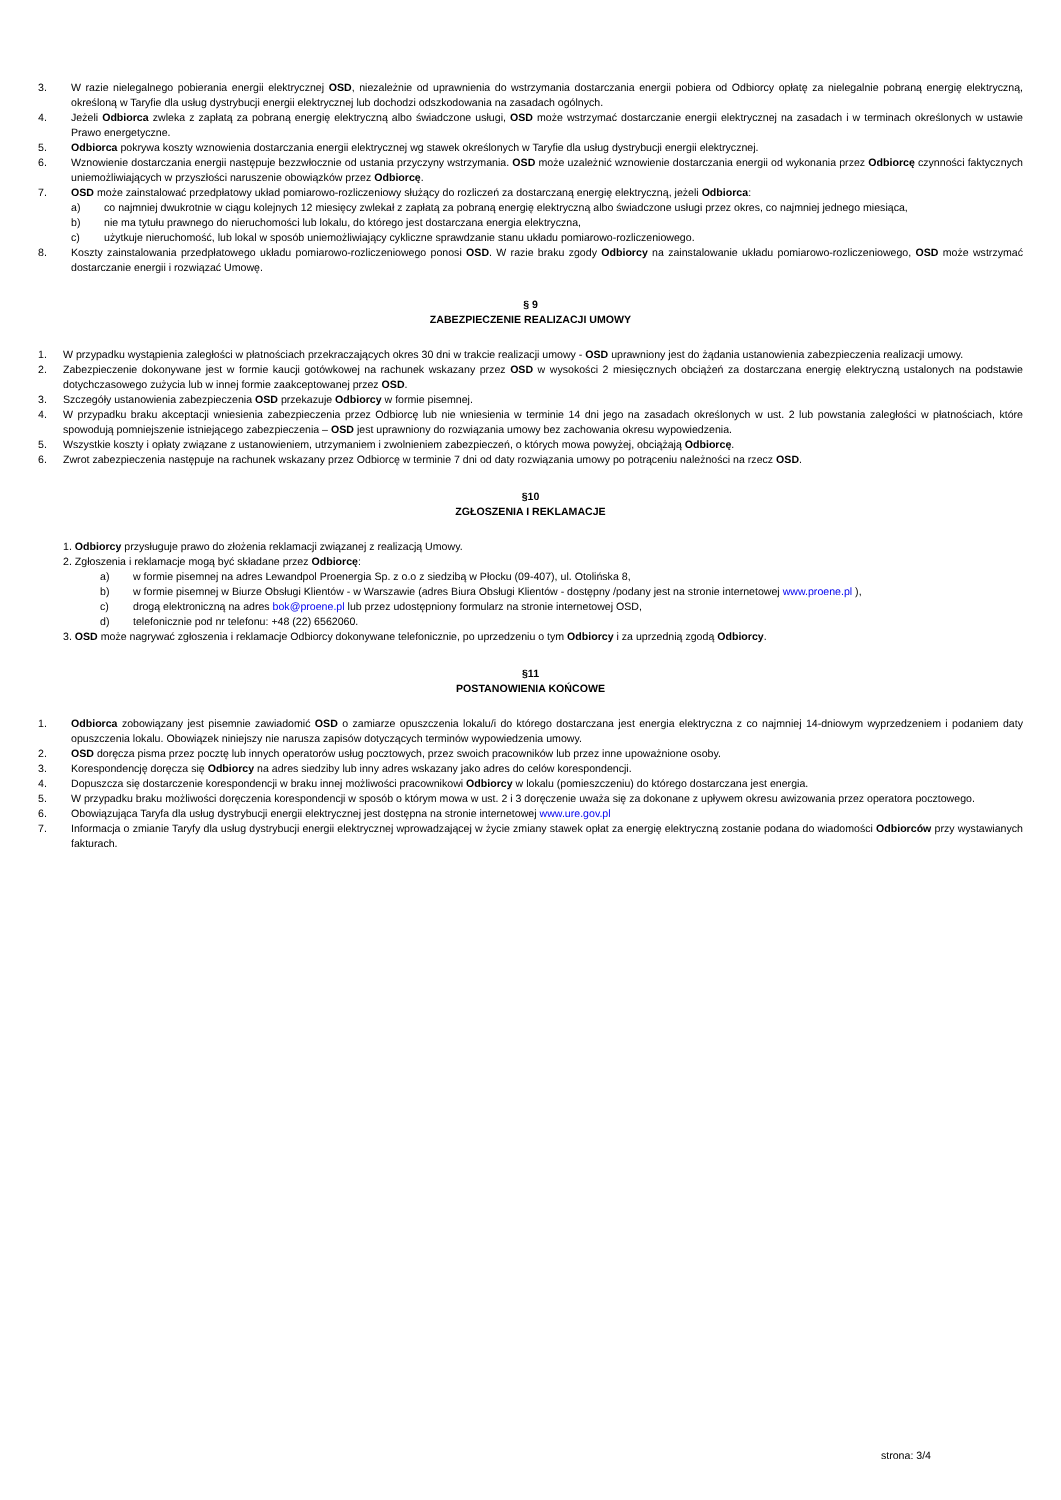3. W razie nielegalnego pobierania energii elektrycznej OSD, niezależnie od uprawnienia do wstrzymania dostarczania energii pobiera od Odbiorcy opłatę za nielegalnie pobraną energię elektryczną, określoną w Taryfie dla usług dystrybucji energii elektrycznej lub dochodzi odszkodowania na zasadach ogólnych.
4. Jeżeli Odbiorca zwleka z zapłatą za pobraną energię elektryczną albo świadczone usługi, OSD może wstrzymać dostarczanie energii elektrycznej na zasadach i w terminach określonych w ustawie Prawo energetyczne.
5. Odbiorca pokrywa koszty wznowienia dostarczania energii elektrycznej wg stawek określonych w Taryfie dla usług dystrybucji energii elektrycznej.
6. Wznowienie dostarczania energii następuje bezzwłocznie od ustania przyczyny wstrzymania. OSD może uzależnić wznowienie dostarczania energii od wykonania przez Odbiorcę czynności faktycznych uniemożliwiających w przyszłości naruszenie obowiązków przez Odbiorcę.
7. OSD może zainstalować przedpłatowy układ pomiarowo-rozliczeniowy służący do rozliczeń za dostarczaną energię elektryczną, jeżeli Odbiorca:
a) co najmniej dwukrotnie w ciągu kolejnych 12 miesięcy zwlekał z zapłatą za pobraną energię elektryczną albo świadczone usługi przez okres, co najmniej jednego miesiąca,
b) nie ma tytułu prawnego do nieruchomości lub lokalu, do którego jest dostarczana energia elektryczna,
c) użytkuje nieruchomość, lub lokal w sposób uniemożliwiający cykliczne sprawdzanie stanu układu pomiarowo-rozliczeniowego.
8. Koszty zainstalowania przedpłatowego układu pomiarowo-rozliczeniowego ponosi OSD. W razie braku zgody Odbiorcy na zainstalowanie układu pomiarowo-rozliczeniowego, OSD może wstrzymać dostarczanie energii i rozwiązać Umowę.
§ 9
ZABEZPIECZENIE REALIZACJI UMOWY
1. W przypadku wystąpienia zaległości w płatnościach przekraczających okres 30 dni w trakcie realizacji umowy - OSD uprawniony jest do żądania ustanowienia zabezpieczenia realizacji umowy.
2. Zabezpieczenie dokonywane jest w formie kaucji gotówkowej na rachunek wskazany przez OSD w wysokości 2 miesięcznych obciążeń za dostarczana energię elektryczną ustalonych na podstawie dotychczasowego zużycia lub w innej formie zaakceptowanej przez OSD.
3. Szczegóły ustanowienia zabezpieczenia OSD przekazuje Odbiorcy w formie pisemnej.
4. W przypadku braku akceptacji wniesienia zabezpieczenia przez Odbiorcę lub nie wniesienia w terminie 14 dni jego na zasadach określonych w ust. 2 lub powstania zaległości w płatnościach, które spowodują pomniejszenie istniejącego zabezpieczenia – OSD jest uprawniony do rozwiązania umowy bez zachowania okresu wypowiedzenia.
5. Wszystkie koszty i opłaty związane z ustanowieniem, utrzymaniem i zwolnieniem zabezpieczeń, o których mowa powyżej, obciążają Odbiorcę.
6. Zwrot zabezpieczenia następuje na rachunek wskazany przez Odbiorcę w terminie 7 dni od daty rozwiązania umowy po potrąceniu należności na rzecz OSD.
§10
ZGŁOSZENIA I REKLAMACJE
1. Odbiorcy przysługuje prawo do złożenia reklamacji związanej z realizacją Umowy.
2. Zgłoszenia i reklamacje mogą być składane przez Odbiorcę:
a) w formie pisemnej na adres Lewandpol Proenergia Sp. z o.o z siedzibą w Płocku (09-407), ul. Otolińska 8,
b) w formie pisemnej w Biurze Obsługi Klientów - w Warszawie (adres Biura Obsługi Klientów - dostępny /podany jest na stronie internetowej www.proene.pl ),
c) drogą elektroniczną na adres bok@proene.pl lub przez udostępniony formularz na stronie internetowej OSD,
d) telefonicznie pod nr telefonu: +48 (22) 6562060.
3. OSD może nagrywać zgłoszenia i reklamacje Odbiorcy dokonywane telefonicznie, po uprzedzeniu o tym Odbiorcy i za uprzednią zgodą Odbiorcy.
§11
POSTANOWIENIA KOŃCOWE
1. Odbiorca zobowiązany jest pisemnie zawiadomić OSD o zamiarze opuszczenia lokalu/i do którego dostarczana jest energia elektryczna z co najmniej 14-dniowym wyprzedzeniem i podaniem daty opuszczenia lokalu. Obowiązek niniejszy nie narusza zapisów dotyczących terminów wypowiedzenia umowy.
2. OSD doręcza pisma przez pocztę lub innych operatorów usług pocztowych, przez swoich pracowników lub przez inne upoważnione osoby.
3. Korespondencję doręcza się Odbiorcy na adres siedziby lub inny adres wskazany jako adres do celów korespondencji.
4. Dopuszcza się dostarczenie korespondencji w braku innej możliwości pracownikowi Odbiorcy w lokalu (pomieszczeniu) do którego dostarczana jest energia.
5. W przypadku braku możliwości doręczenia korespondencji w sposób o którym mowa w ust. 2 i 3 doręczenie uważa się za dokonane z upływem okresu awizowania przez operatora pocztowego.
6. Obowiązująca Taryfa dla usług dystrybucji energii elektrycznej jest dostępna na stronie internetowej www.ure.gov.pl
7. Informacja o zmianie Taryfy dla usług dystrybucji energii elektrycznej wprowadzającej w życie zmiany stawek opłat za energię elektryczną zostanie podana do wiadomości Odbiorców przy wystawianych fakturach.
strona: 3/4